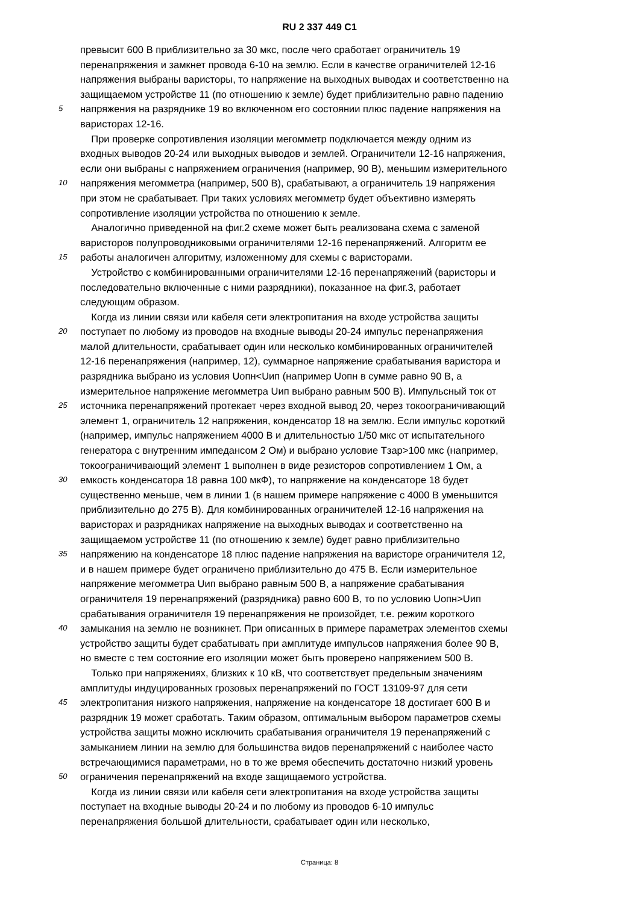RU 2 337 449 C1
превысит 600 В приблизительно за 30 мкс, после чего сработает ограничитель 19
перенапряжения и замкнет провода 6-10 на землю. Если в качестве ограничителей 12-16
напряжения выбраны варисторы, то напряжение на выходных выводах и соответственно на
защищаемом устройстве 11 (по отношению к земле) будет приблизительно равно падению
5 напряжения на разряднике 19 во включенном его состоянии плюс падение напряжения на
варисторах 12-16.
При проверке сопротивления изоляции мегомметр подключается между одним из
входных выводов 20-24 или выходных выводов и землей. Ограничители 12-16 напряжения,
если они выбраны с напряжением ограничения (например, 90 В), меньшим измерительного
10 напряжения мегомметра (например, 500 В), срабатывают, а ограничитель 19 напряжения
при этом не срабатывает. При таких условиях мегомметр будет объективно измерять
сопротивление изоляции устройства по отношению к земле.
Аналогично приведенной на фиг.2 схеме может быть реализована схема с заменой
варисторов полупроводниковыми ограничителями 12-16 перенапряжений. Алгоритм ее
15 работы аналогичен алгоритму, изложенному для схемы с варисторами.
Устройство с комбинированными ограничителями 12-16 перенапряжений (варисторы и
последовательно включенные с ними разрядники), показанное на фиг.3, работает
следующим образом.
Когда из линии связи или кабеля сети электропитания на входе устройства защиты
20 поступает по любому из проводов на входные выводы 20-24 импульс перенапряжения
малой длительности, срабатывает один или несколько комбинированных ограничителей
12-16 перенапряжения (например, 12), суммарное напряжение срабатывания варистора и
разрядника выбрано из условия Uопн<Uип (например Uопн в сумме равно 90 В, а
измерительное напряжение мегомметра Uип выбрано равным 500 В). Импульсный ток от
25 источника перенапряжений протекает через входной вывод 20, через токоограничивающий
элемент 1, ограничитель 12 напряжения, конденсатор 18 на землю. Если импульс короткий
(например, импульс напряжением 4000 В и длительностью 1/50 мкс от испытательного
генератора с внутренним импедансом 2 Ом) и выбрано условие Тзар>100 мкс (например,
токоограничивающий элемент 1 выполнен в виде резисторов сопротивлением 1 Ом, а
30 емкость конденсатора 18 равна 100 мкФ), то напряжение на конденсаторе 18 будет
существенно меньше, чем в линии 1 (в нашем примере напряжение с 4000 В уменьшится
приблизительно до 275 В). Для комбинированных ограничителей 12-16 напряжения на
варисторах и разрядниках напряжение на выходных выводах и соответственно на
защищаемом устройстве 11 (по отношению к земле) будет равно приблизительно
35 напряжению на конденсаторе 18 плюс падение напряжения на варисторе ограничителя 12,
и в нашем примере будет ограничено приблизительно до 475 В. Если измерительное
напряжение мегомметра Uип выбрано равным 500 В, а напряжение срабатывания
ограничителя 19 перенапряжений (разрядника) равно 600 В, то по условию Uопн>Uип
срабатывания ограничителя 19 перенапряжения не произойдет, т.е. режим короткого
40 замыкания на землю не возникнет. При описанных в примере параметрах элементов схемы
устройство защиты будет срабатывать при амплитуде импульсов напряжения более 90 В,
но вместе с тем состояние его изоляции может быть проверено напряжением 500 В.
Только при напряжениях, близких к 10 кВ, что соответствует предельным значениям
амплитуды индуцированных грозовых перенапряжений по ГОСТ 13109-97 для сети
45 электропитания низкого напряжения, напряжение на конденсаторе 18 достигает 600 В и
разрядник 19 может сработать. Таким образом, оптимальным выбором параметров схемы
устройства защиты можно исключить срабатывания ограничителя 19 перенапряжений с
замыканием линии на землю для большинства видов перенапряжений с наиболее часто
встречающимися параметрами, но в то же время обеспечить достаточно низкий уровень
50 ограничения перенапряжений на входе защищаемого устройства.
Когда из линии связи или кабеля сети электропитания на входе устройства защиты
поступает на входные выводы 20-24 и по любому из проводов 6-10 импульс
перенапряжения большой длительности, срабатывает один или несколько,
Страница: 8